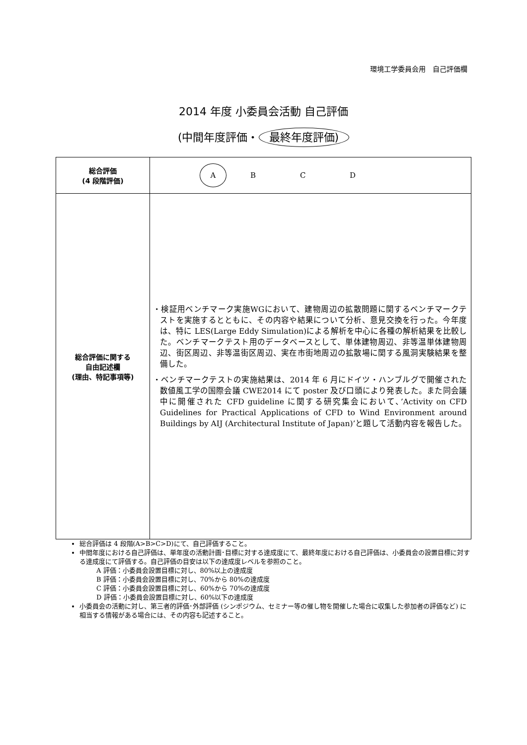環境工学委員会用　自己評価欄
2014 年度 小委員会活動 自己評価
(中間年度評価・ 最終年度評価)
| 総合評価 (4 段階評価) | A B C D |
| 総合評価に関する 自由記述欄 (理由、特記事項等) | ・検証用ベンチマーク実施WGにおいて、建物周辺の拡散問題に関するベンチマークテストを実施するとともに、その内容や結果について分析、意見交換を行った。今年度は、特に LES(Large Eddy Simulation)による解析を中心に各種の解析結果を比較した。ベンチマークテスト用のデータベースとして、単体建物周辺、非等温単体建物周辺、街区周辺、非等温街区周辺、実在市街地周辺の拡散場に関する風洞実験結果を整備した。 ・ベンチマークテストの実施結果は、2014 年 6 月にドイツ・ハンブルグで開催された数値風工学の国際会議 CWE2014 にて poster 及び口頭により発表した。また同会議中に開催された CFD guideline に関する研究集会において、’Activity on CFD Guidelines for Practical Applications of CFD to Wind Environment around Buildings by AIJ (Architectural Institute of Japan)’と題して活動内容を報告した。 |
総合評価は 4 段階(A>B>C>D)にて、自己評価すること。
中間年度における自己評価は、単年度の活動計画･目標に対する達成度にて、最終年度における自己評価は、小委員会の設置目標に対する達成度にて評価する。自己評価の目安は以下の達成度レベルを参照のこと。
A 評価：小委員会設置目標に対し、80%以上の達成度
B 評価：小委員会設置目標に対し、70%から 80%の達成度
C 評価：小委員会設置目標に対し、60%から 70%の達成度
D 評価：小委員会設置目標に対し、60%以下の達成度
小委員会の活動に対し、第三者的評価･外部評価 (シンポジウム、セミナー等の催し物を開催した場合に収集した参加者の評価など) に相当する情報がある場合には、その内容も記述すること。